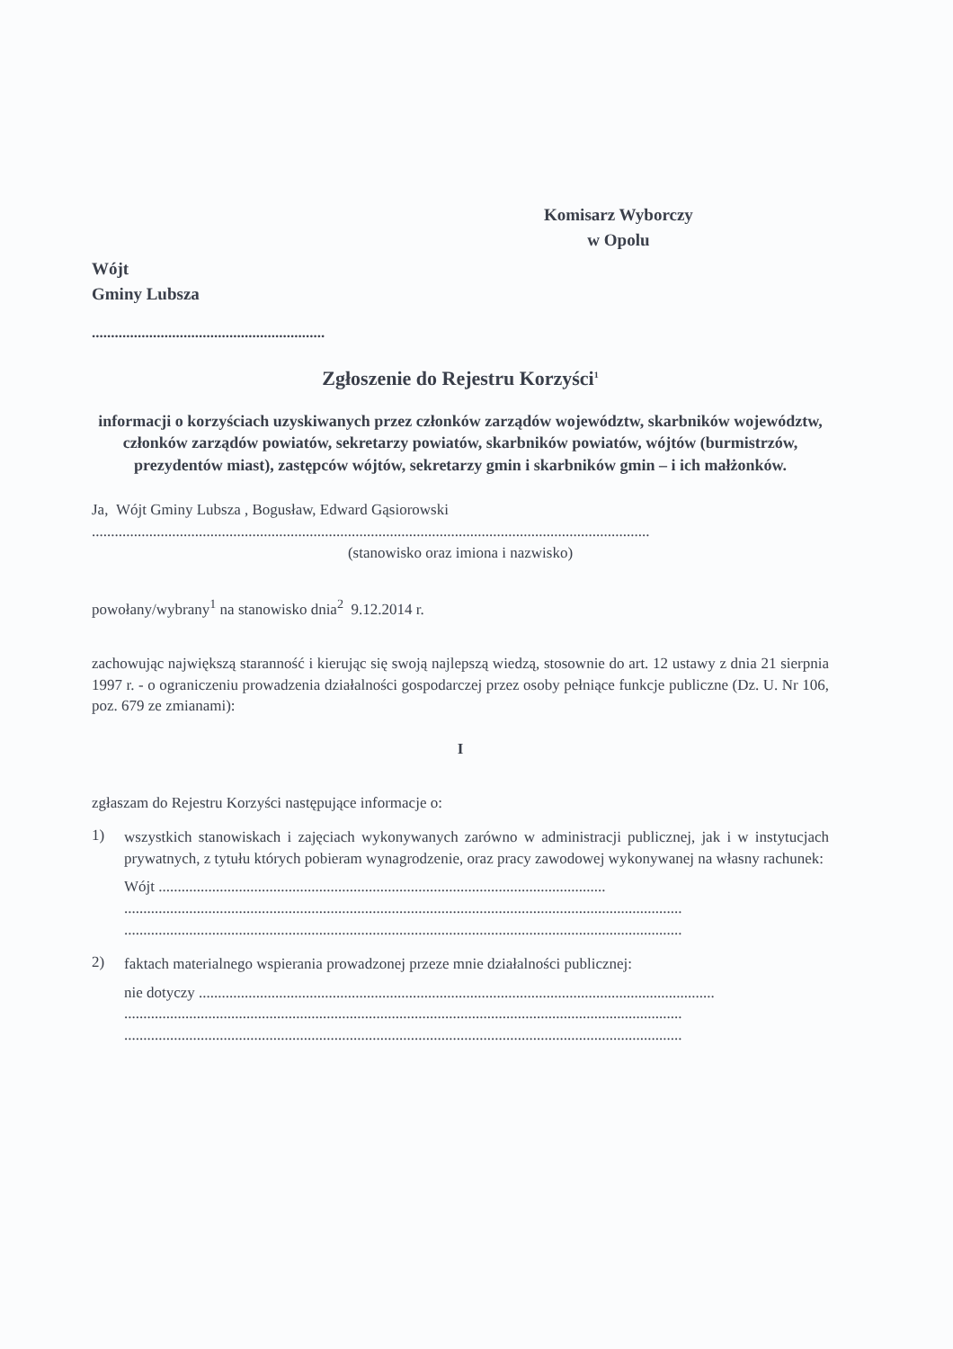Komisarz Wyborczy
w Opolu
Wójt
Gminy Lubsza
.............................................................
Zgłoszenie do Rejestru Korzyści<sup>1</sup>
informacji o korzyściach uzyskiwanych przez członków zarządów województw, skarbników województw, członków zarządów powiatów, sekretarzy powiatów, skarbników powiatów, wójtów (burmistrzów, prezydentów miast), zastępców wójtów, sekretarzy gmin i skarbników gmin – i ich małżonków.
Ja, Wójt Gminy Lubsza , Bogusław, Edward Gąsiorowski
..................................................................................................................................................
(stanowisko oraz imiona i nazwisko)
powołany/wybrany<sup>1</sup> na stanowisko dnia<sup>2</sup> 9.12.2014 r.
zachowując największą staranność i kierując się swoją najlepszą wiedzą, stosownie do art. 12 ustawy z dnia 21 sierpnia 1997 r. - o ograniczeniu prowadzenia działalności gospodarczej przez osoby pełniące funkcje publiczne (Dz. U. Nr 106, poz. 679 ze zmianami):
I
zgłaszam do Rejestru Korzyści następujące informacje o:
1)
wszystkich stanowiskach i zajęciach wykonywanych zarówno w administracji publicznej, jak i w instytucjach prywatnych, z tytułu których pobieram wynagrodzenie, oraz pracy zawodowej wykonywanej na własny rachunek:
Wójt .....................................................................................................................
..................................................................................................................................................
..................................................................................................................................................
2)
faktach materialnego wspierania prowadzonej przeze mnie działalności publicznej:
nie dotyczy .......................................................................................................................................
..................................................................................................................................................
..................................................................................................................................................